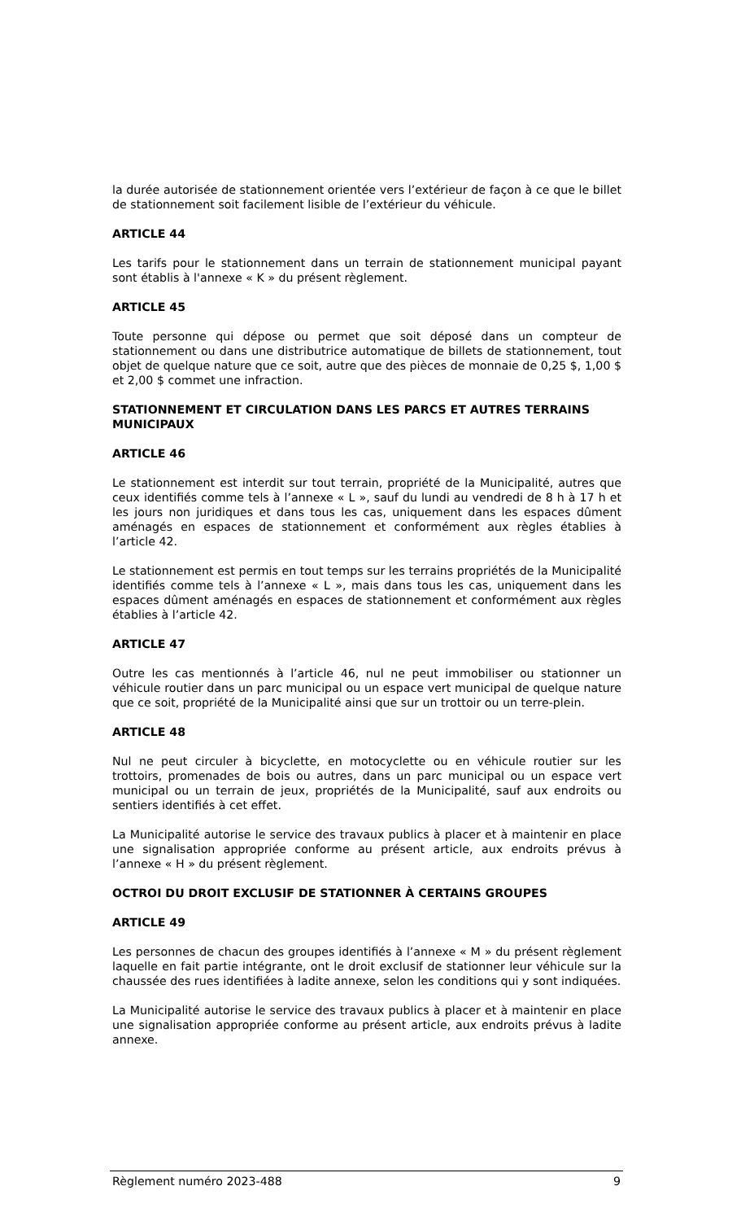la durée autorisée de stationnement orientée vers l’extérieur de façon à ce que le billet de stationnement soit facilement lisible de l’extérieur du véhicule.
ARTICLE 44
Les tarifs pour le stationnement dans un terrain de stationnement municipal payant sont établis à l'annexe « K » du présent règlement.
ARTICLE 45
Toute personne qui dépose ou permet que soit déposé dans un compteur de stationnement ou dans une distributrice automatique de billets de stationnement, tout objet de quelque nature que ce soit, autre que des pièces de monnaie de 0,25 $, 1,00 $ et 2,00 $ commet une infraction.
STATIONNEMENT ET CIRCULATION DANS LES PARCS ET AUTRES TERRAINS MUNICIPAUX
ARTICLE 46
Le stationnement est interdit sur tout terrain, propriété de la Municipalité, autres que ceux identifiés comme tels à l’annexe « L », sauf du lundi au vendredi de 8 h à 17 h et les jours non juridiques et dans tous les cas, uniquement dans les espaces dûment aménagés en espaces de stationnement et conformément aux règles établies à l’article 42.
Le stationnement est permis en tout temps sur les terrains propriétés de la Municipalité identifiés comme tels à l’annexe « L », mais dans tous les cas, uniquement dans les espaces dûment aménagés en espaces de stationnement et conformément aux règles établies à l’article 42.
ARTICLE 47
Outre les cas mentionnés à l’article 46, nul ne peut immobiliser ou stationner un véhicule routier dans un parc municipal ou un espace vert municipal de quelque nature que ce soit, propriété de la Municipalité ainsi que sur un trottoir ou un terre-plein.
ARTICLE 48
Nul ne peut circuler à bicyclette, en motocyclette ou en véhicule routier sur les trottoirs, promenades de bois ou autres, dans un parc municipal ou un espace vert municipal ou un terrain de jeux, propriétés de la Municipalité, sauf aux endroits ou sentiers identifiés à cet effet.
La Municipalité autorise le service des travaux publics à placer et à maintenir en place une signalisation appropriée conforme au présent article, aux endroits prévus à l’annexe « H » du présent règlement.
OCTROI DU DROIT EXCLUSIF DE STATIONNER À CERTAINS GROUPES
ARTICLE 49
Les personnes de chacun des groupes identifiés à l’annexe « M » du présent règlement laquelle en fait partie intégrante, ont le droit exclusif de stationner leur véhicule sur la chaussée des rues identifiées à ladite annexe, selon les conditions qui y sont indiquées.
La Municipalité autorise le service des travaux publics à placer et à maintenir en place une signalisation appropriée conforme au présent article, aux endroits prévus à ladite annexe.
Règlement numéro 2023-488 9